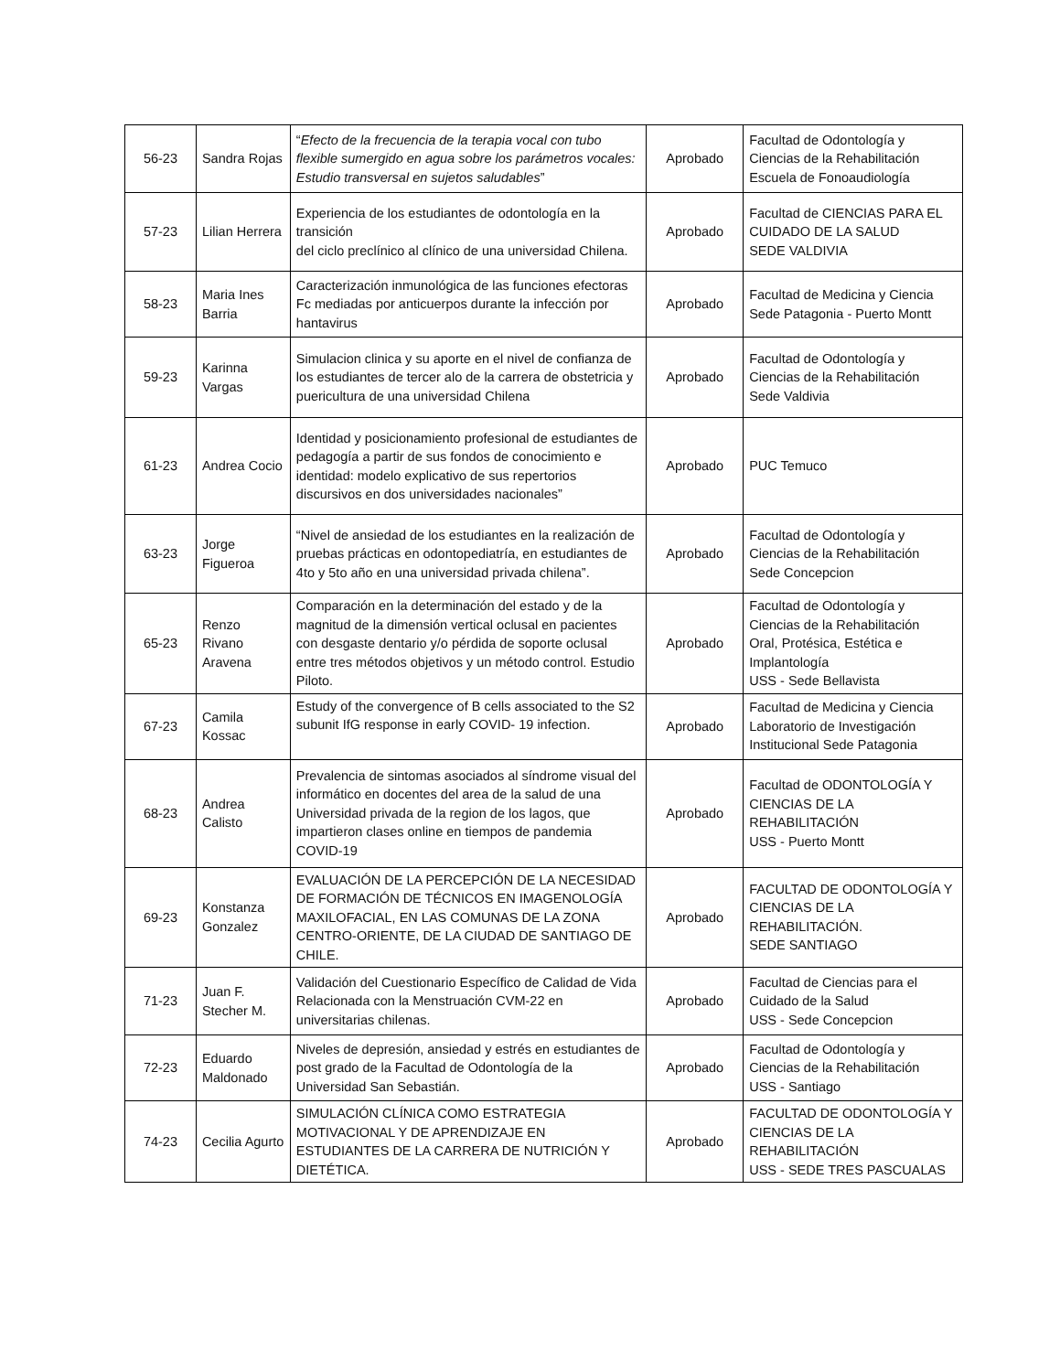| 56-23 | Sandra Rojas | “ Efecto de la frecuencia de la terapia vocal con tubo flexible sumergido en agua sobre los parámetros vocales: Estudio transversal en sujetos saludables ” | Aprobado | Facultad de Odontología y Ciencias de la Rehabilitación Escuela de Fonoaudiología |
| 57-23 | Lilian Herrera | Experiencia de los estudiantes de odontología en la transición del ciclo preclínico al clínico de una universidad Chilena. | Aprobado | Facultad de CIENCIAS PARA EL CUIDADO DE LA SALUD SEDE VALDIVIA |
| 58-23 | Maria Ines Barria | Caracterización inmunológica de las funciones efectoras Fc mediadas por anticuerpos durante la infección por hantavirus | Aprobado | Facultad de Medicina y Ciencia Sede Patagonia - Puerto Montt |
| 59-23 | Karinna Vargas | Simulacion clinica y su aporte en el nivel de confianza de los estudiantes de tercer alo de la carrera de obstetricia y puericultura de una universidad Chilena | Aprobado | Facultad de Odontología y Ciencias de la Rehabilitación Sede Valdivia |
| 61-23 | Andrea Cocio | Identidad y posicionamiento profesional de estudiantes de pedagogía a partir de sus fondos de conocimiento e identidad: modelo explicativo de sus repertorios discursivos en dos universidades nacionales” | Aprobado | PUC Temuco |
| 63-23 | Jorge Figueroa | “Nivel de ansiedad de los estudiantes en la realización de pruebas prácticas en odontopediatría, en estudiantes de 4to y 5to año en una universidad privada chilena”. | Aprobado | Facultad de Odontología y Ciencias de la Rehabilitación Sede Concepcion |
| 65-23 | Renzo Rivano Aravena | Comparación en la determinación del estado y de la magnitud de la dimensión vertical oclusal en pacientes con desgaste dentario y/o pérdida de soporte oclusal entre tres métodos objetivos y un método control. Estudio Piloto. | Aprobado | Facultad de Odontología y Ciencias de la Rehabilitación Oral, Protésica, Estética e Implantología USS - Sede Bellavista |
| 67-23 | Camila Kossac | Estudy of the convergence of B cells associated to the S2 subunit IfG response in early COVID- 19 infection. | Aprobado | Facultad de Medicina y Ciencia Laboratorio de Investigación Institucional Sede Patagonia |
| 68-23 | Andrea Calisto | Prevalencia de sintomas asociados al síndrome visual del informático en docentes del area de la salud de una Universidad privada de la region de los lagos, que impartieron clases online en tiempos de pandemia COVID-19 | Aprobado | Facultad de ODONTOLOGÍA Y CIENCIAS DE LA REHABILITACIÓN USS - Puerto Montt |
| 69-23 | Konstanza Gonzalez | EVALUACIÓN DE LA PERCEPCIÓN DE LA NECESIDAD DE FORMACIÓN DE TÉCNICOS EN IMAGENOLOGÍA MAXILOFACIAL, EN LAS COMUNAS DE LA ZONA CENTRO-ORIENTE, DE LA CIUDAD DE SANTIAGO DE CHILE. | Aprobado | FACULTAD DE ODONTOLOGÍA Y CIENCIAS DE LA REHABILITACIÓN. SEDE SANTIAGO |
| 71-23 | Juan F. Stecher M. | Validación del Cuestionario Específico de Calidad de Vida Relacionada con la Menstruación CVM-22 en universitarias chilenas. | Aprobado | Facultad de Ciencias para el Cuidado de la Salud USS - Sede Concepcion |
| 72-23 | Eduardo Maldonado | Niveles de depresión, ansiedad y estrés en estudiantes de post grado de la Facultad de Odontología de la Universidad San Sebastián. | Aprobado | Facultad de Odontología y Ciencias de la Rehabilitación USS - Santiago |
| 74-23 | Cecilia Agurto | SIMULACIÓN CLÍNICA COMO ESTRATEGIA MOTIVACIONAL Y DE APRENDIZAJE EN ESTUDIANTES DE LA CARRERA DE NUTRICIÓN Y DIETÉTICA. | Aprobado | FACULTAD DE ODONTOLOGÍA Y CIENCIAS DE LA REHABILITACIÓN USS - SEDE TRES PASCUALAS |